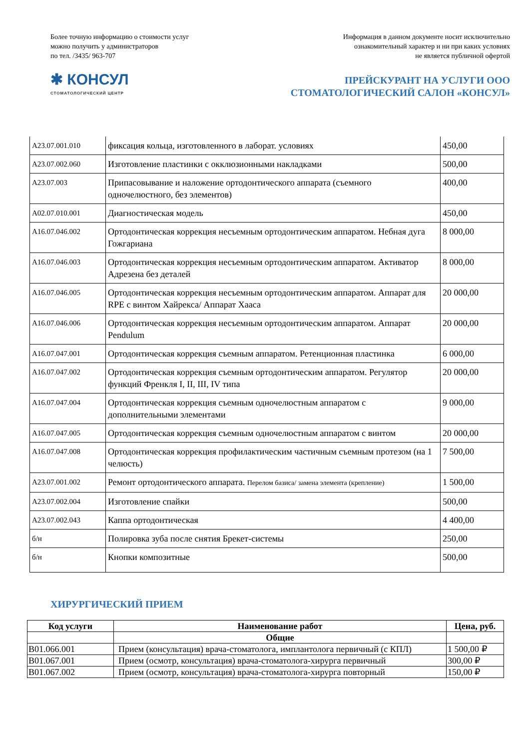Более точную информацию о стоимости услуг
можно получить у администраторов
по тел. /3435/ 963-707
Информация в данном документе носит исключительно
ознакомительный характер и ни при каких условиях
не является публичной офертой
✱ КОНСУЛ
СТОМАТОЛОГИЧЕСКИЙ ЦЕНТР
ПРЕЙСКУРАНТ НА УСЛУГИ ООО
СТОМАТОЛОГИЧЕСКИЙ САЛОН «КОНСУЛ»
| A23.07.001.010 | фиксация кольца, изготовленного в лаборат. условиях | 450,00 |
| A23.07.002.060 | Изготовление пластинки с окклюзионными накладками | 500,00 |
| A23.07.003 | Припасовывание и наложение ортодонтического аппарата (съемного одночелюстного, без элементов) | 400,00 |
| A02.07.010.001 | Диагностическая модель | 450,00 |
| A16.07.046.002 | Ортодонтическая коррекция несъемным ортодонтическим аппаратом. Небная дуга Гожгариана | 8 000,00 |
| A16.07.046.003 | Ортодонтическая коррекция несъемным ортодонтическим аппаратом. Активатор Адрезена без деталей | 8 000,00 |
| A16.07.046.005 | Ортодонтическая коррекция несъемным ортодонтическим аппаратом. Аппарат для RPE с винтом Хайрекса/ Аппарат Хааса | 20 000,00 |
| A16.07.046.006 | Ортодонтическая коррекция несъемным ортодонтическим аппаратом. Аппарат Pendulum | 20 000,00 |
| A16.07.047.001 | Ортодонтическая коррекция съемным аппаратом. Ретенционная пластинка | 6 000,00 |
| A16.07.047.002 | Ортодонтическая коррекция съемным ортодонтическим аппаратом. Регулятор функций Френкля I, II, III, IV типа | 20 000,00 |
| A16.07.047.004 | Ортодонтическая коррекция съемным одночелюстным аппаратом с дополнительными элементами | 9 000,00 |
| A16.07.047.005 | Ортодонтическая коррекция съемным одночелюстным аппаратом с винтом | 20 000,00 |
| A16.07.047.008 | Ортодонтическая коррекция профилактическим частичным съемным протезом (на 1 челюсть) | 7 500,00 |
| A23.07.001.002 | Ремонт ортодонтического аппарата. Перелом базиса/ замена элемента (крепление) | 1 500,00 |
| A23.07.002.004 | Изготовление спайки | 500,00 |
| A23.07.002.043 | Каппа ортодонтическая | 4 400,00 |
| б/н | Полировка зуба после снятия Брекет-системы | 250,00 |
| б/н | Кнопки композитные | 500,00 |
ХИРУРГИЧЕСКИЙ ПРИЕМ
| Код услуги | Наименование работ | Цена, руб. |
| --- | --- | --- |
| | Общие | |
| B01.066.001 | Прием (консультация) врача-стоматолога, имплантолога первичный (с КПЛ) | 1 500,00 ₽ |
| B01.067.001 | Прием (осмотр, консультация) врача-стоматолога-хирурга первичный | 300,00 ₽ |
| B01.067.002 | Прием (осмотр, консультация) врача-стоматолога-хирурга повторный | 150,00 ₽ |